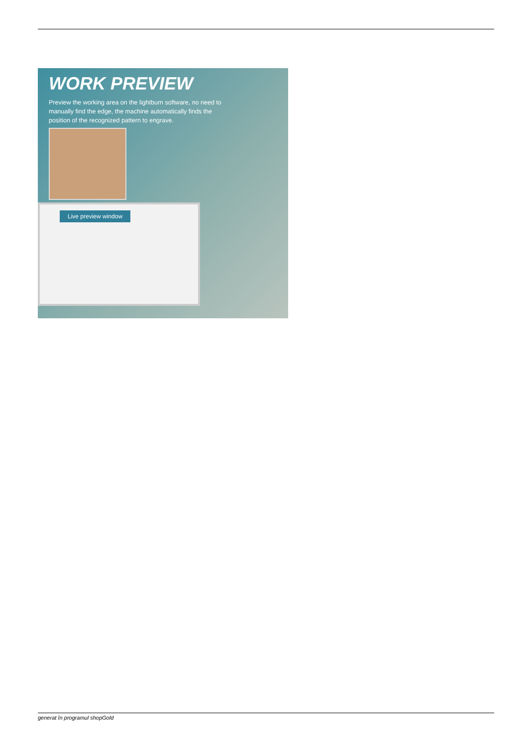WORK PREVIEW
Preview the working area on the lightburn software, no need to manually find the edge, the machine automatically finds the position of the recognized pattern to engrave.
Live preview window
generat în programul shopGold